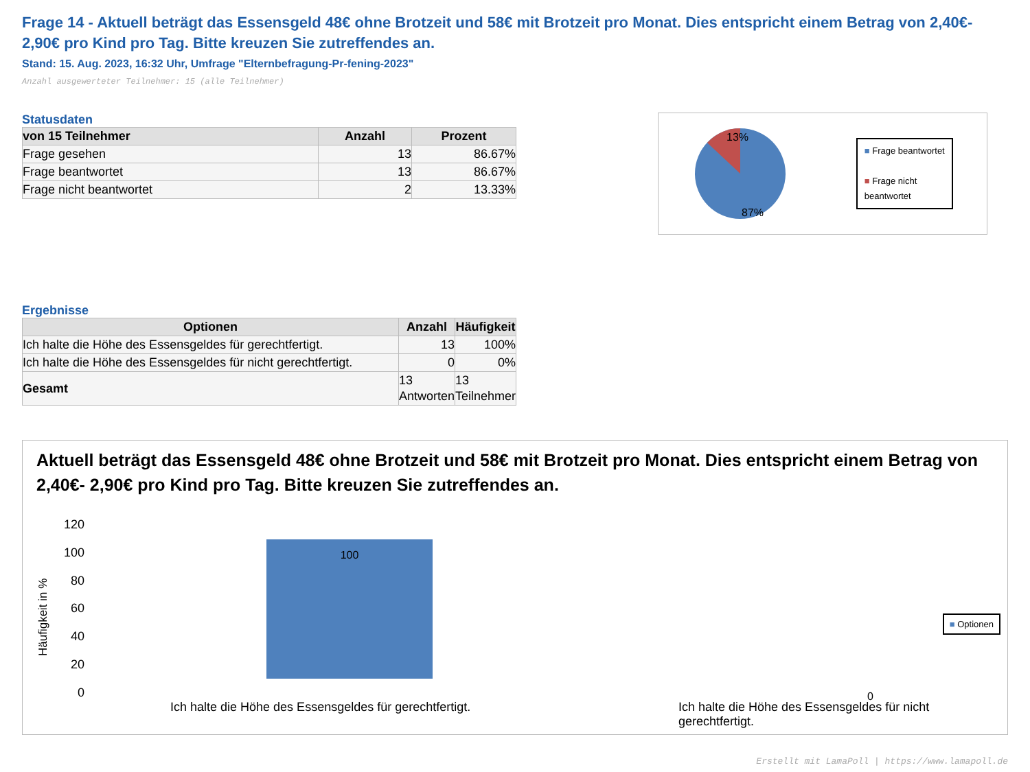Frage 14 - Aktuell beträgt das Essensgeld 48€ ohne Brotzeit und 58€ mit Brotzeit pro Monat. Dies entspricht einem Betrag von 2,40€- 2,90€ pro Kind pro Tag. Bitte kreuzen Sie zutreffendes an.
Stand: 15. Aug. 2023, 16:32 Uhr, Umfrage "Elternbefragung-Pr-fening-2023"
Anzahl ausgewerteter Teilnehmer: 15 (alle Teilnehmer)
Statusdaten
| von 15 Teilnehmer | Anzahl | Prozent |
| --- | --- | --- |
| Frage gesehen | 13 | 86.67% |
| Frage beantwortet | 13 | 86.67% |
| Frage nicht beantwortet | 2 | 13.33% |
13%
87%
■ Frage beantwortet
■ Frage nicht
beantwortet
Ergebnisse
| Optionen | Anzahl | Häufigkeit |
| --- | --- | --- |
| Ich halte die Höhe des Essensgeldes für gerechtfertigt. | 13 | 100% |
| Ich halte die Höhe des Essensgeldes für nicht gerechtfertigt. | 0 | 0% |
| Gesamt | 13 Antworten | 13 Teilnehmer |
Aktuell beträgt das Essensgeld 48€ ohne Brotzeit und 58€ mit Brotzeit pro Monat. Dies entspricht einem Betrag von 2,40€- 2,90€ pro Kind pro Tag. Bitte kreuzen Sie zutreffendes an.
Häufigkeit in %
120
100
80
60
40
20
0
100
0
Ich halte die Höhe des Essensgeldes für gerechtfertigt.
Ich halte die Höhe des Essensgeldes für nicht gerechtfertigt.
■ Optionen
Erstellt mit LamaPoll | https://www.lamapoll.de